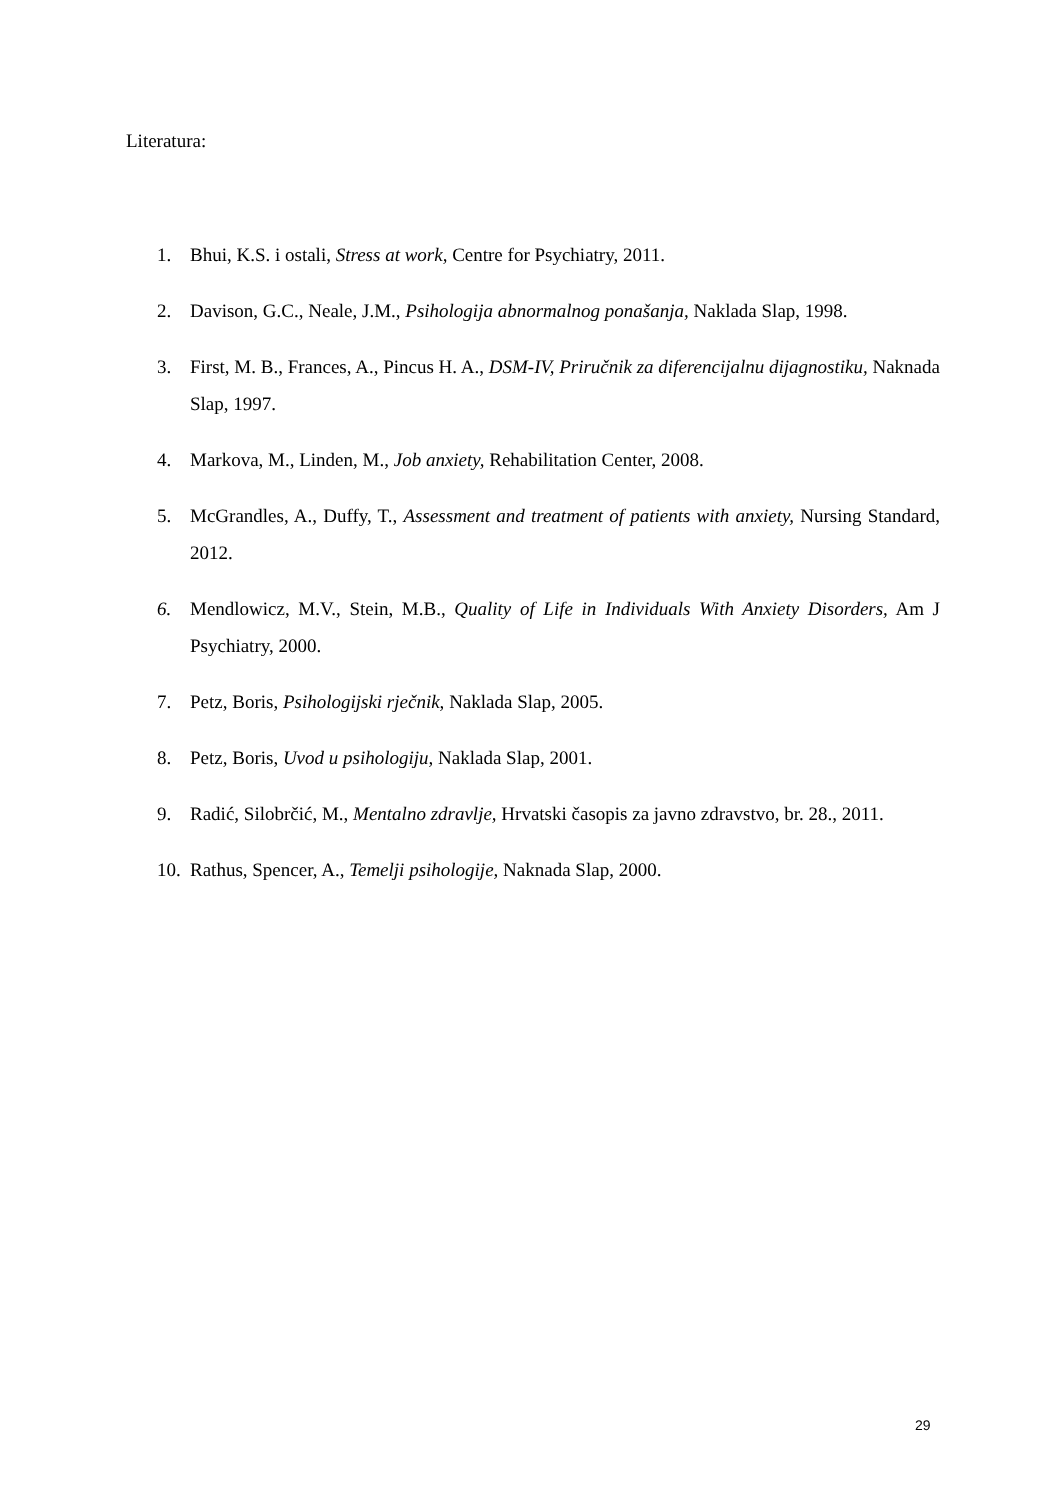Literatura:
1. Bhui, K.S. i ostali, Stress at work, Centre for Psychiatry, 2011.
2. Davison, G.C., Neale, J.M., Psihologija abnormalnog ponašanja, Naklada Slap, 1998.
3. First, M. B., Frances, A., Pincus H. A., DSM-IV, Priručnik za diferencijalnu dijagnostiku, Naknada Slap, 1997.
4. Markova, M., Linden, M., Job anxiety, Rehabilitation Center, 2008.
5. McGrandles, A., Duffy, T., Assessment and treatment of patients with anxiety, Nursing Standard, 2012.
6. Mendlowicz, M.V., Stein, M.B., Quality of Life in Individuals With Anxiety Disorders, Am J Psychiatry, 2000.
7. Petz, Boris, Psihologijski rječnik, Naklada Slap, 2005.
8. Petz, Boris, Uvod u psihologiju, Naklada Slap, 2001.
9. Radić, Silobrčić, M., Mentalno zdravlje, Hrvatski časopis za javno zdravstvo, br. 28., 2011.
10. Rathus, Spencer, A., Temelji psihologije, Naknada Slap, 2000.
29